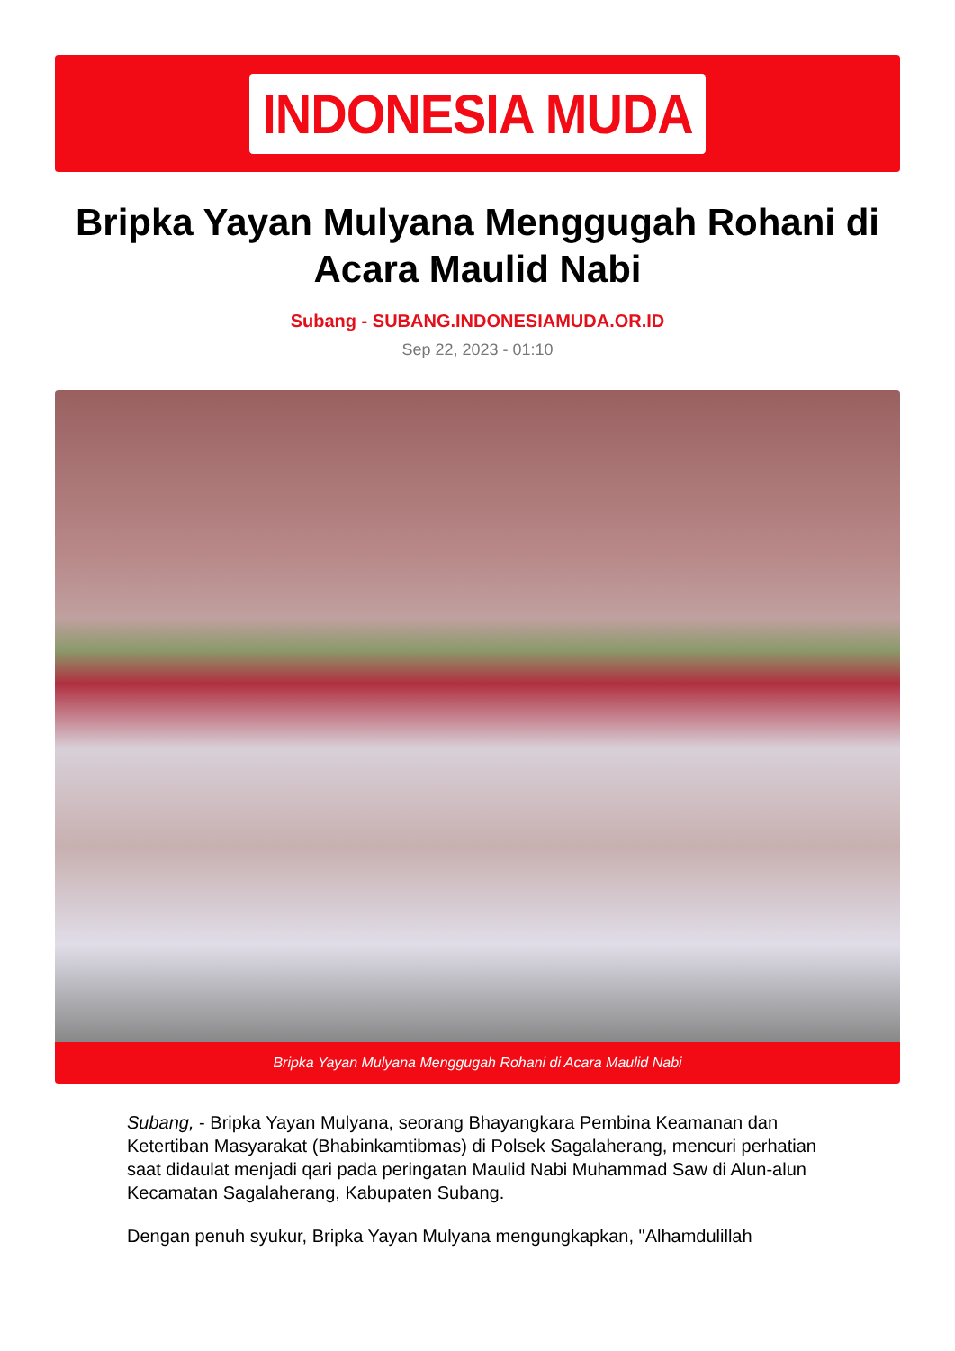INDONESIA MUDA
Bripka Yayan Mulyana Menggugah Rohani di Acara Maulid Nabi
Subang - SUBANG.INDONESIAMUDA.OR.ID
Sep 22, 2023 - 01:10
Bripka Yayan Mulyana Menggugah Rohani di Acara Maulid Nabi
Subang, - Bripka Yayan Mulyana, seorang Bhayangkara Pembina Keamanan dan Ketertiban Masyarakat (Bhabinkamtibmas) di Polsek Sagalaherang, mencuri perhatian saat didaulat menjadi qari pada peringatan Maulid Nabi Muhammad Saw di Alun-alun Kecamatan Sagalaherang, Kabupaten Subang.
Dengan penuh syukur, Bripka Yayan Mulyana mengungkapkan, "Alhamdulillah